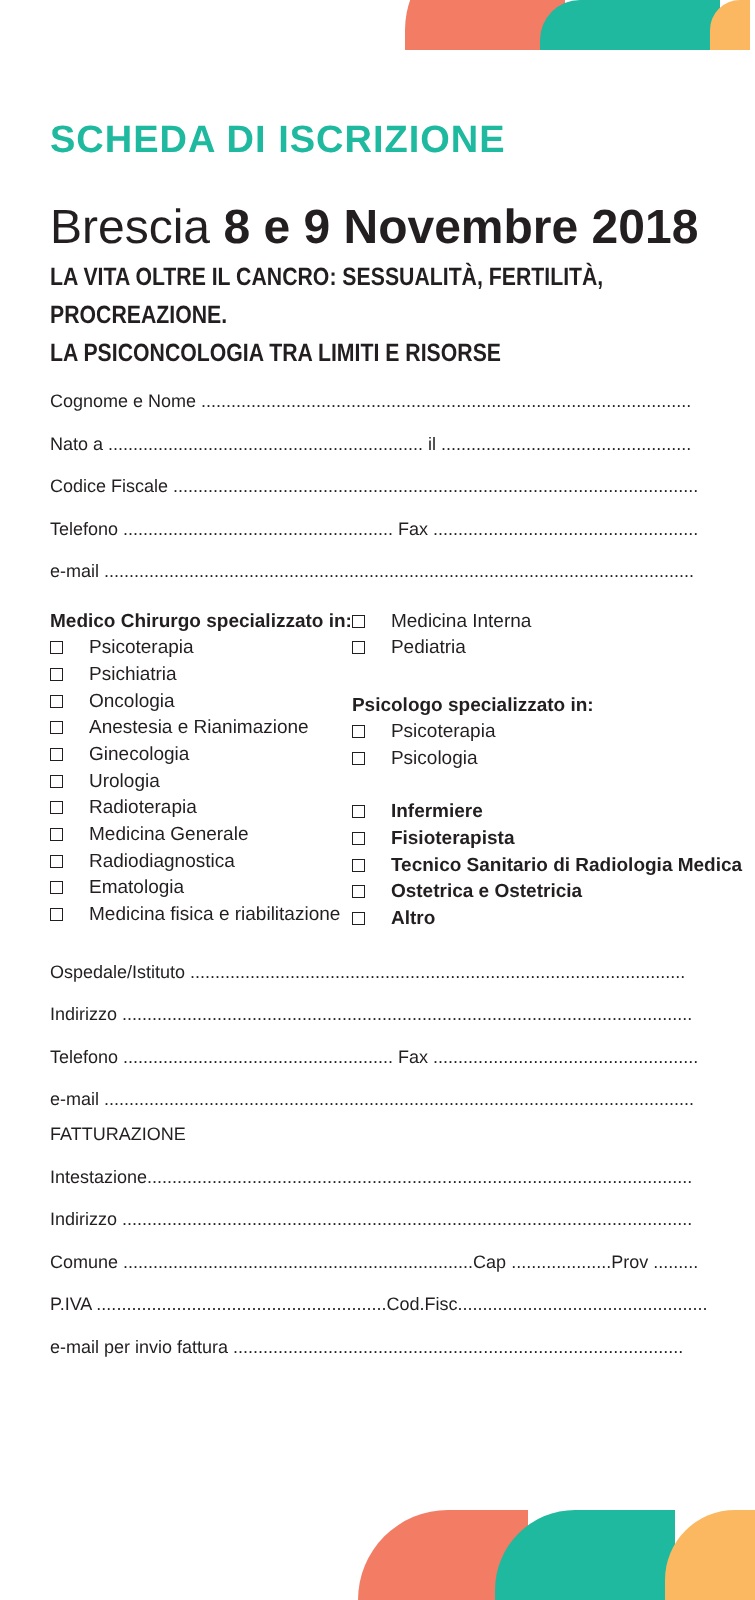SCHEDA DI ISCRIZIONE
Brescia 8 e 9 Novembre 2018
LA VITA OLTRE IL CANCRO: SESSUALITÀ, FERTILITÀ,
PROCREAZIONE.
LA PSICONCOLOGIA TRA LIMITI E RISORSE
Cognome e Nome ..................................................................................................
Nato a ............................................................... il ..................................................
Codice Fiscale .........................................................................................................
Telefono ...................................................... Fax .....................................................
e-mail ......................................................................................................................
Medico Chirurgo specializzato in:
Psicoterapia
Psichiatria
Oncologia
Anestesia e Rianimazione
Ginecologia
Urologia
Radioterapia
Medicina Generale
Radiodiagnostica
Ematologia
Medicina fisica e riabilitazione
Medicina Interna
Pediatria
Psicologo specializzato in:
Psicoterapia
Psicologia
Infermiere
Fisioterapista
Tecnico Sanitario di Radiologia Medica
Ostetrica e Ostetricia
Altro
Ospedale/Istituto ...................................................................................................
Indirizzo ..................................................................................................................
Telefono ...................................................... Fax .....................................................
e-mail ......................................................................................................................
FATTURAZIONE
Intestazione.............................................................................................................
Indirizzo ..................................................................................................................
Comune ......................................................................Cap ....................Prov .........
P.IVA ..........................................................Cod.Fisc..................................................
e-mail per invio fattura ..........................................................................................